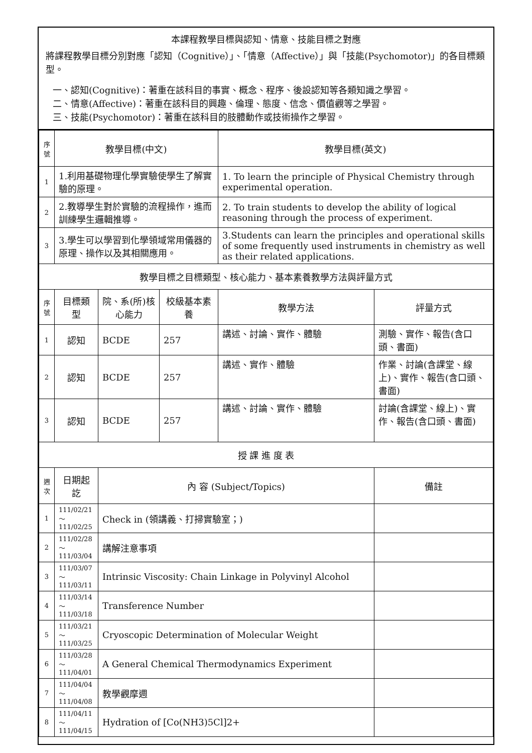本課程教學目標與認知、情意、技能目標之對應
將課程教學目標分別對應「認知（Cognitive）」、「情意（Affective）」與「技能(Psychomotor)」的各目標類型。
一、認知(Cognitive)：著重在該科目的事實、概念、程序、後設認知等各類知識之學習。
二、情意(Affective)：著重在該科目的興趣、倫理、態度、信念、價值觀等之學習。
三、技能(Psychomotor)：著重在該科目的肢體動作或技術操作之學習。
| 序號 | 教學目標(中文) | | | 教學目標(英文) | |
| --- | --- | --- | --- | --- | --- |
| 1 | 1.利用基礎物理化學實驗使學生了解實驗的原理。 | | | 1. To learn the principle of Physical Chemistry through experimental operation. | |
| 2 | 2.教導學生對於實驗的流程操作，進而訓練學生邏輯推導。 | | | 2. To train students to develop the ability of logical reasoning through the process of experiment. | |
| 3 | 3.學生可以學習到化學領域常用儀器的原理、操作以及其相關應用。 | | | 3.Students can learn the principles and operational skills of some frequently used instruments in chemistry as well as their related applications. | |
| 教學目標之目標類型、核心能力、基本素養教學方法與評量方式 | | | | | |
| 序號 | 目標類型 | 院、系(所)核心能力 | 校級基本素養 | 教學方法 | 評量方式 |
| 1 | 認知 | BCDE | 257 | 講述、討論、實作、體驗 | 測驗、實作、報告(含口頭、書面) |
| 2 | 認知 | BCDE | 257 | 講述、實作、體驗 | 作業、討論(含課堂、線上)、實作、報告(含口頭、書面) |
| 3 | 認知 | BCDE | 257 | 講述、討論、實作、體驗 | 討論(含課堂、線上)、實作、報告(含口頭、書面) |
| 授 課 進 度 表 | | | | | |
| 週次 | 日期起訖 | 內 容 (Subject/Topics) | | | 備註 |
| 1 | 111/02/21～111/02/25 | Check in (領講義、打掃實驗室；) | | | |
| 2 | 111/02/28～111/03/04 | 講解注意事項 | | | |
| 3 | 111/03/07～111/03/11 | Intrinsic Viscosity: Chain Linkage in Polyvinyl Alcohol | | | |
| 4 | 111/03/14～111/03/18 | Transference Number | | | |
| 5 | 111/03/21～111/03/25 | Cryoscopic Determination of Molecular Weight | | | |
| 6 | 111/03/28～111/04/01 | A General Chemical Thermodynamics Experiment | | | |
| 7 | 111/04/04～111/04/08 | 教學觀摩週 | | | |
| 8 | 111/04/11～111/04/15 | Hydration of [Co(NH3)5Cl]2+ | | | |